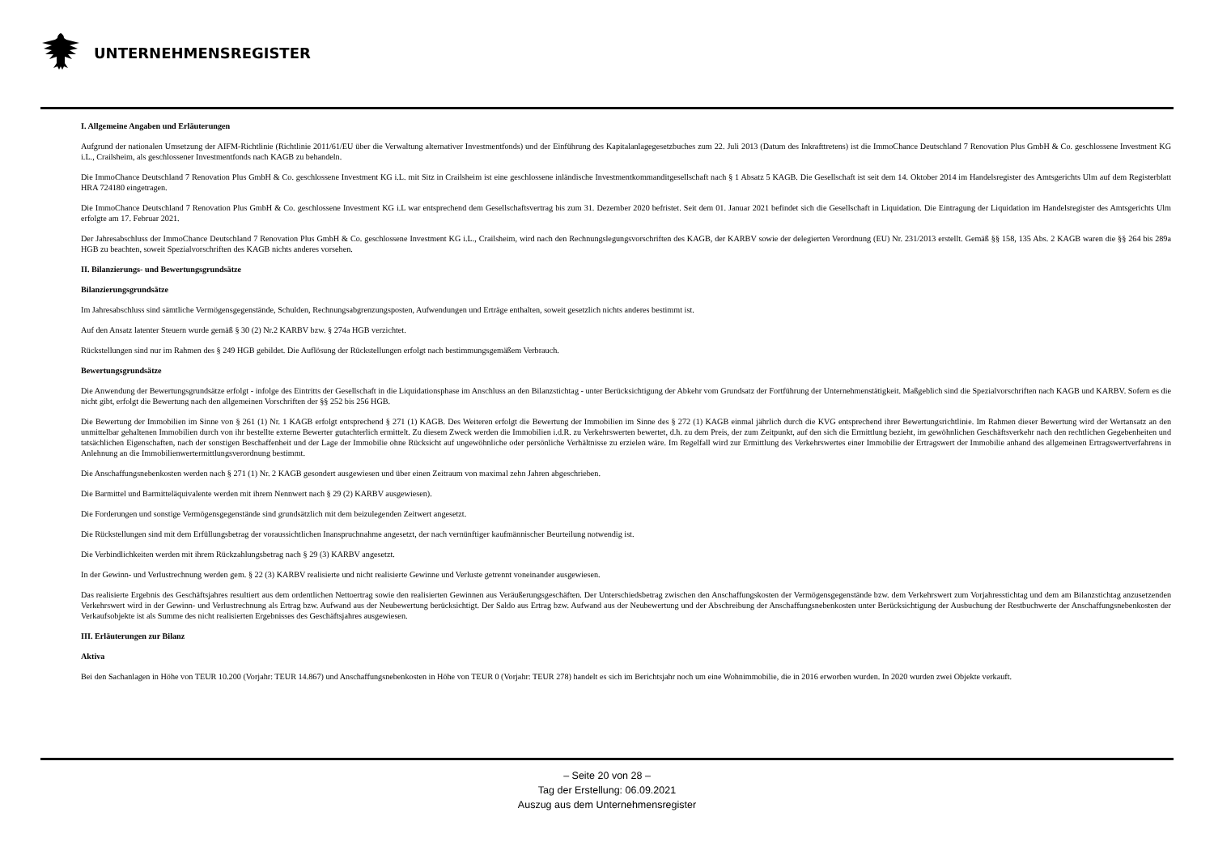UNTERNEHMENSREGISTER
I. Allgemeine Angaben und Erläuterungen
Aufgrund der nationalen Umsetzung der AIFM-Richtlinie (Richtlinie 2011/61/EU über die Verwaltung alternativer Investmentfonds) und der Einführung des Kapitalanlagegesetzbuches zum 22. Juli 2013 (Datum des Inkrafttretens) ist die ImmoChance Deutschland 7 Renovation Plus GmbH & Co. geschlossene Investment KG i.L., Crailsheim, als geschlossener Investmentfonds nach KAGB zu behandeln.
Die ImmoChance Deutschland 7 Renovation Plus GmbH & Co. geschlossene Investment KG i.L. mit Sitz in Crailsheim ist eine geschlossene inländische Investmentkommanditgesellschaft nach § 1 Absatz 5 KAGB. Die Gesellschaft ist seit dem 14. Oktober 2014 im Handelsregister des Amtsgerichts Ulm auf dem Registerblatt HRA 724180 eingetragen.
Die ImmoChance Deutschland 7 Renovation Plus GmbH & Co. geschlossene Investment KG i.L war entsprechend dem Gesellschaftsvertrag bis zum 31. Dezember 2020 befristet. Seit dem 01. Januar 2021 befindet sich die Gesellschaft in Liquidation. Die Eintragung der Liquidation im Handelsregister des Amtsgerichts Ulm erfolgte am 17. Februar 2021.
Der Jahresabschluss der ImmoChance Deutschland 7 Renovation Plus GmbH & Co. geschlossene Investment KG i.L., Crailsheim, wird nach den Rechnungslegungsvorschriften des KAGB, der KARBV sowie der delegierten Verordnung (EU) Nr. 231/2013 erstellt. Gemäß §§ 158, 135 Abs. 2 KAGB waren die §§ 264 bis 289a HGB zu beachten, soweit Spezialvorschriften des KAGB nichts anderes vorsehen.
II. Bilanzierungs- und Bewertungsgrundsätze
Bilanzierungsgrundsätze
Im Jahresabschluss sind sämtliche Vermögensgegenstände, Schulden, Rechnungsabgrenzungsposten, Aufwendungen und Erträge enthalten, soweit gesetzlich nichts anderes bestimmt ist.
Auf den Ansatz latenter Steuern wurde gemäß § 30 (2) Nr.2 KARBV bzw. § 274a HGB verzichtet.
Rückstellungen sind nur im Rahmen des § 249 HGB gebildet. Die Auflösung der Rückstellungen erfolgt nach bestimmungsgemäßem Verbrauch.
Bewertungsgrundsätze
Die Anwendung der Bewertungsgrundsätze erfolgt - infolge des Eintritts der Gesellschaft in die Liquidationsphase im Anschluss an den Bilanzstichtag - unter Berücksichtigung der Abkehr vom Grundsatz der Fortführung der Unternehmenstätigkeit. Maßgeblich sind die Spezialvorschriften nach KAGB und KARBV. Sofern es die nicht gibt, erfolgt die Bewertung nach den allgemeinen Vorschriften der §§ 252 bis 256 HGB.
Die Bewertung der Immobilien im Sinne von § 261 (1) Nr. 1 KAGB erfolgt entsprechend § 271 (1) KAGB. Des Weiteren erfolgt die Bewertung der Immobilien im Sinne des § 272 (1) KAGB einmal jährlich durch die KVG entsprechend ihrer Bewertungsrichtlinie. Im Rahmen dieser Bewertung wird der Wertansatz an den unmittelbar gehaltenen Immobilien durch von ihr bestellte externe Bewerter gutachterlich ermittelt. Zu diesem Zweck werden die Immobilien i.d.R. zu Verkehrswerten bewertet, d.h. zu dem Preis, der zum Zeitpunkt, auf den sich die Ermittlung bezieht, im gewöhnlichen Geschäftsverkehr nach den rechtlichen Gegebenheiten und tatsächlichen Eigenschaften, nach der sonstigen Beschaffenheit und der Lage der Immobilie ohne Rücksicht auf ungewöhnliche oder persönliche Verhältnisse zu erzielen wäre. Im Regelfall wird zur Ermittlung des Verkehrswertes einer Immobilie der Ertragswert der Immobilie anhand des allgemeinen Ertragswertverfahrens in Anlehnung an die Immobilienwertermittlungsverordnung bestimmt.
Die Anschaffungsnebenkosten werden nach § 271 (1) Nr. 2 KAGB gesondert ausgewiesen und über einen Zeitraum von maximal zehn Jahren abgeschrieben.
Die Barmittel und Barmitteläquivalente werden mit ihrem Nennwert nach § 29 (2) KARBV ausgewiesen).
Die Forderungen und sonstige Vermögensgegenstände sind grundsätzlich mit dem beizulegenden Zeitwert angesetzt.
Die Rückstellungen sind mit dem Erfüllungsbetrag der voraussichtlichen Inanspruchnahme angesetzt, der nach vernünftiger kaufmännischer Beurteilung notwendig ist.
Die Verbindlichkeiten werden mit ihrem Rückzahlungsbetrag nach § 29 (3) KARBV angesetzt.
In der Gewinn- und Verlustrechnung werden gem. § 22 (3) KARBV realisierte und nicht realisierte Gewinne und Verluste getrennt voneinander ausgewiesen.
Das realisierte Ergebnis des Geschäftsjahres resultiert aus dem ordentlichen Nettoertrag sowie den realisierten Gewinnen aus Veräußerungsgeschäften. Der Unterschiedsbetrag zwischen den Anschaffungskosten der Vermögensgegenstände bzw. dem Verkehrswert zum Vorjahresstichtag und dem am Bilanzstichtag anzusetzenden Verkehrswert wird in der Gewinn- und Verlustrechnung als Ertrag bzw. Aufwand aus der Neubewertung berücksichtigt. Der Saldo aus Ertrag bzw. Aufwand aus der Neubewertung und der Abschreibung der Anschaffungsnebenkosten unter Berücksichtigung der Ausbuchung der Restbuchwerte der Anschaffungsnebenkosten der Verkaufsobjekte ist als Summe des nicht realisierten Ergebnisses des Geschäftsjahres ausgewiesen.
III. Erläuterungen zur Bilanz
Aktiva
Bei den Sachanlagen in Höhe von TEUR 10.200 (Vorjahr: TEUR 14.867) und Anschaffungsnebenkosten in Höhe von TEUR 0 (Vorjahr: TEUR 278) handelt es sich im Berichtsjahr noch um eine Wohnimmobilie, die in 2016 erworben wurden. In 2020 wurden zwei Objekte verkauft.
– Seite 20 von 28 –
Tag der Erstellung: 06.09.2021
Auszug aus dem Unternehmensregister